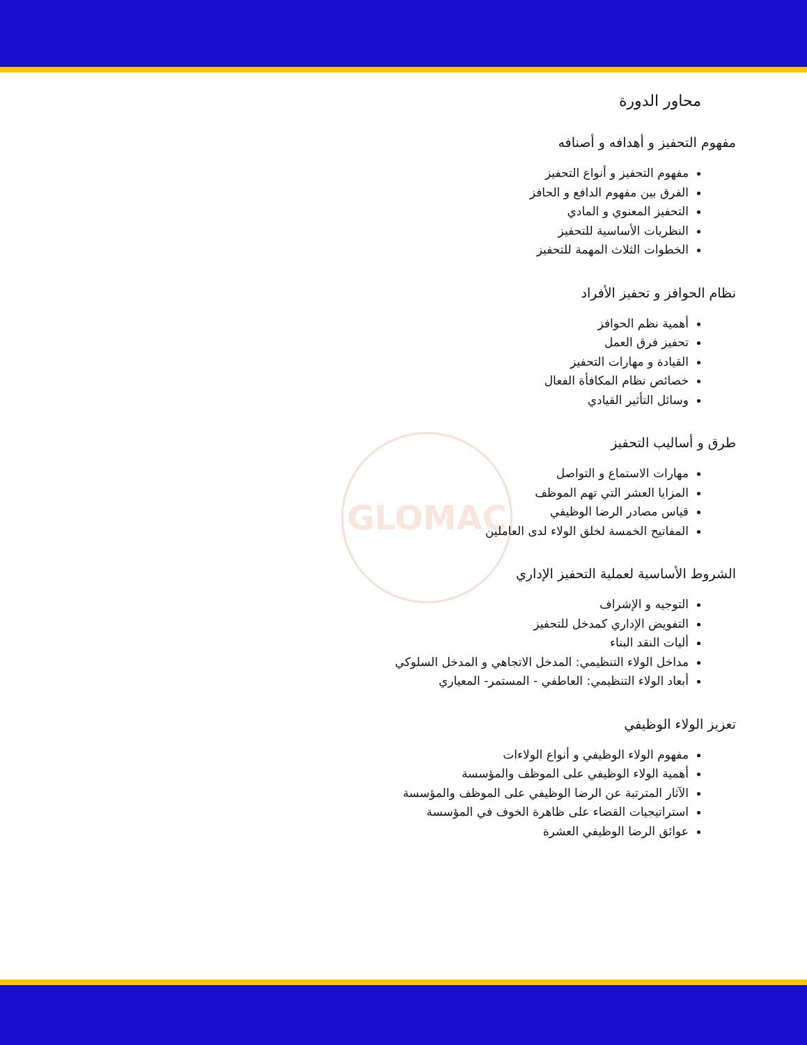GLOMAC
محاور الدورة
مفهوم التحفيز و أهدافه و أصنافه
مفهوم التحفيز و أنواع التحفيز
الفرق بين مفهوم الدافع و الحافز
التحفيز المعنوي و المادي
النظريات الأساسية للتحفيز
الخطوات الثلاث المهمة للتحفيز
نظام الحوافز و تحفيز الأفراد
أهمية نظم الحوافز
تحفيز فرق العمل
القيادة و مهارات التحفيز
خصائص نظام المكافأة الفعال
وسائل التأثير القيادي
طرق و أساليب التحفيز
مهارات الاستماع و التواصل
المزايا العشر التي تهم الموظف
قياس مصادر الرضا الوظيفي
المفاتيح الخمسة لخلق الولاء لدى العاملين
الشروط الأساسية لعملية التحفيز الإداري
التوجيه و الإشراف
التفويض الإداري كمدخل للتحفيز
أليات النقد البناء
مداخل الولاء التنظيمي: المدخل الاتجاهي و المدخل السلوكي
أبعاد الولاء التنظيمي: العاطفي - المستمر- المعياري
تعزيز الولاء الوظيفي
مفهوم الولاء الوظيفي و أنواع الولاءات
أهمية الولاء الوظيفي على الموظف والمؤسسة
الآثار المترتبة عن الرضا الوظيفي على الموظف والمؤسسة
استراتيجيات القضاء على ظاهرة الخوف في المؤسسة
عوائق الرضا الوظيفي العشرة